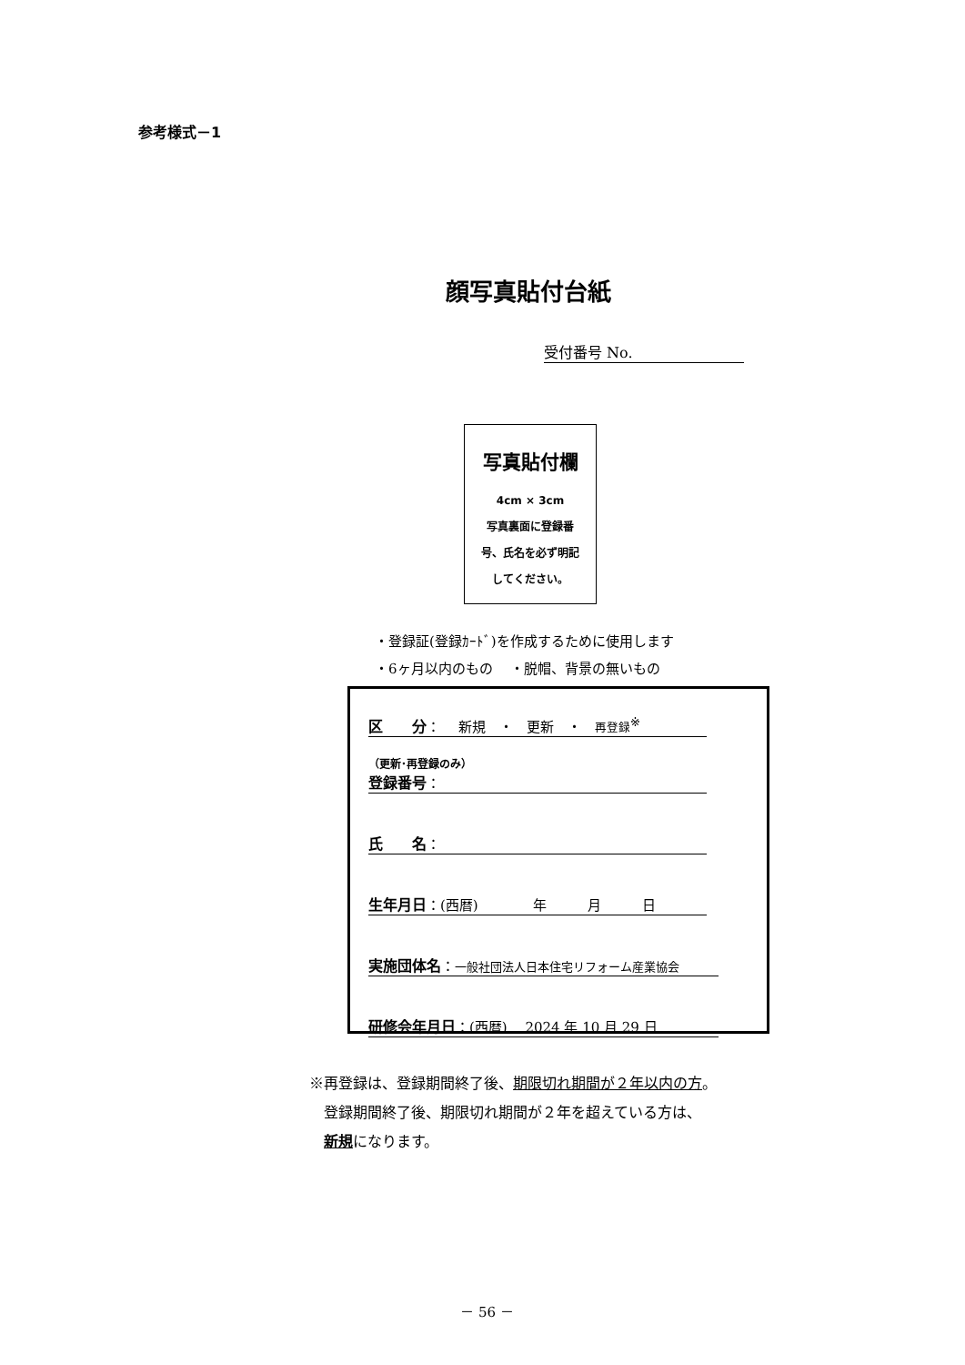参考様式－1
顔写真貼付台紙
受付番号 No.
写真貼付欄
4cm × 3cm
写真裏面に登録番
号、氏名を必ず明記
してください。
・登録証(登録ｶｰﾄﾞ)を作成するために使用します
・6ヶ月以内のもの　 ・脱帽、背景の無いもの
区　　分： 　新規　・　更新　・　再登録<sup>※</sup>
（更新･再登録のみ）
登録番号：
氏　　名：
生年月日：(西暦)　　　　年　　　月　　　日
実施団体名：一般社団法人日本住宅リフォーム産業協会
研修会年月日：(西暦)　 2024 年 10 月 29 日
※再登録は、登録期間終了後、期限切れ期間が２年以内の方。
　登録期間終了後、期限切れ期間が２年を超えている方は、
　新規になります。
－ 56 －